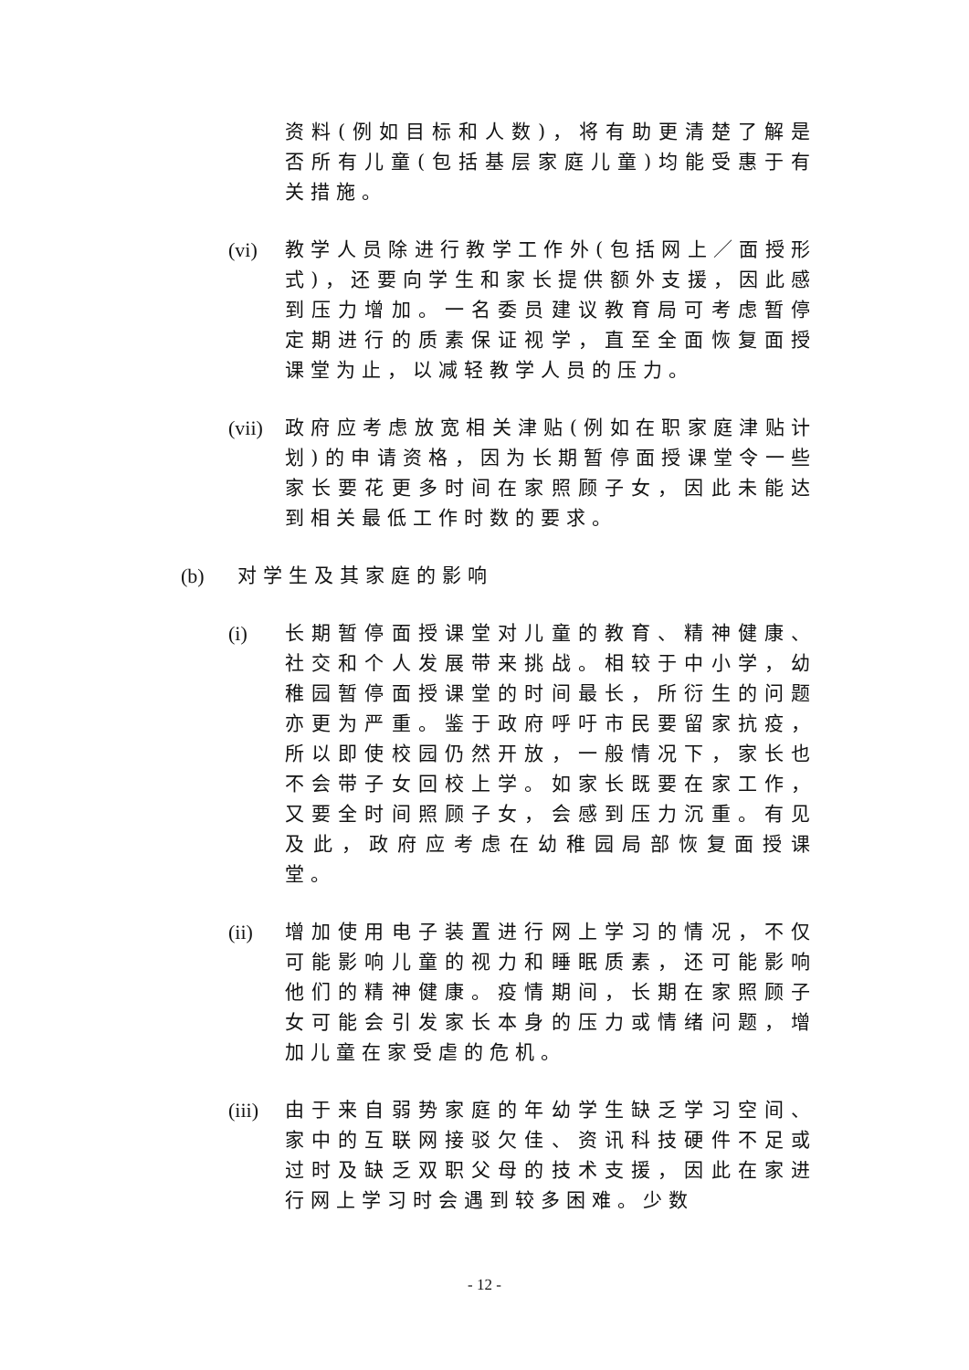资料(例如目标和人数)，将有助更清楚了解是否所有儿童(包括基层家庭儿童)均能受惠于有关措施。
(vi)
教学人员除进行教学工作外(包括网上／面授形式)，还要向学生和家长提供额外支援，因此感到压力增加。一名委员建议教育局可考虑暂停定期进行的质素保证视学，直至全面恢复面授课堂为止，以减轻教学人员的压力。
(vii)
政府应考虑放宽相关津贴(例如在职家庭津贴计划)的申请资格，因为长期暂停面授课堂令一些家长要花更多时间在家照顾子女，因此未能达到相关最低工作时数的要求。
(b) 对学生及其家庭的影响
(i) 长期暂停面授课堂对儿童的教育、精神健康、社交和个人发展带来挑战。相较于中小学，幼稚园暂停面授课堂的时间最长，所衍生的问题亦更为严重。鉴于政府呼吁市民要留家抗疫，所以即使校园仍然开放，一般情况下，家长也不会带子女回校上学。如家长既要在家工作，又要全时间照顾子女，会感到压力沉重。有见及此，政府应考虑在幼稚园局部恢复面授课堂。
(ii)
增加使用电子装置进行网上学习的情况，不仅可能影响儿童的视力和睡眠质素，还可能影响他们的精神健康。疫情期间，长期在家照顾子女可能会引发家长本身的压力或情绪问题，增加儿童在家受虐的危机。
(iii)
由于来自弱势家庭的年幼学生缺乏学习空间、家中的互联网接驳欠佳、资讯科技硬件不足或过时及缺乏双职父母的技术支援，因此在家进行网上学习时会遇到较多困难。少数
- 12 -